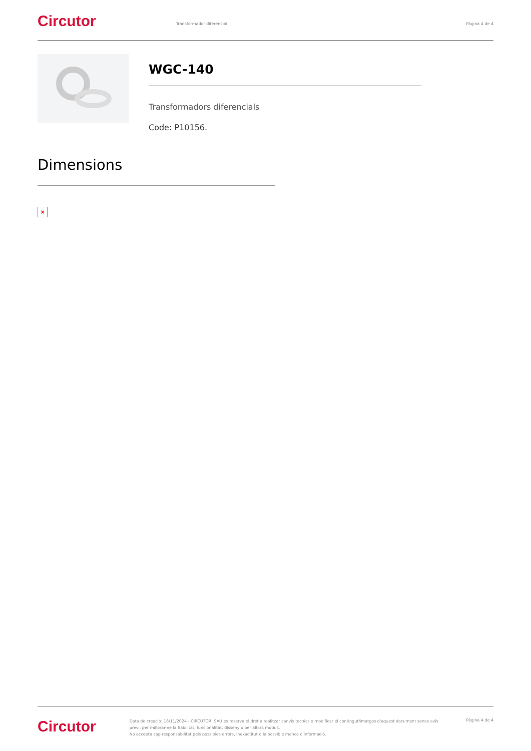Circutor
Transformador diferencial Pàgina 4 de 4
WGC-140
Transformadors diferencials
Code: P10156.
Dimensions
×
Circutor
Data de creació: 18/11/2024 - CIRCUTOR, SAU es reserva el dret a realitzar canvis tècnics o modificar el contingut/imatges d'aquest document sense avís previ, per millorar-ne la fiabilitat, funcionalitat, disseny o per altras motius.
No accepta cap responsabilitat pels possibles errors, inexactitut o la possible manca d'informació.
Pàgina 4 de 4